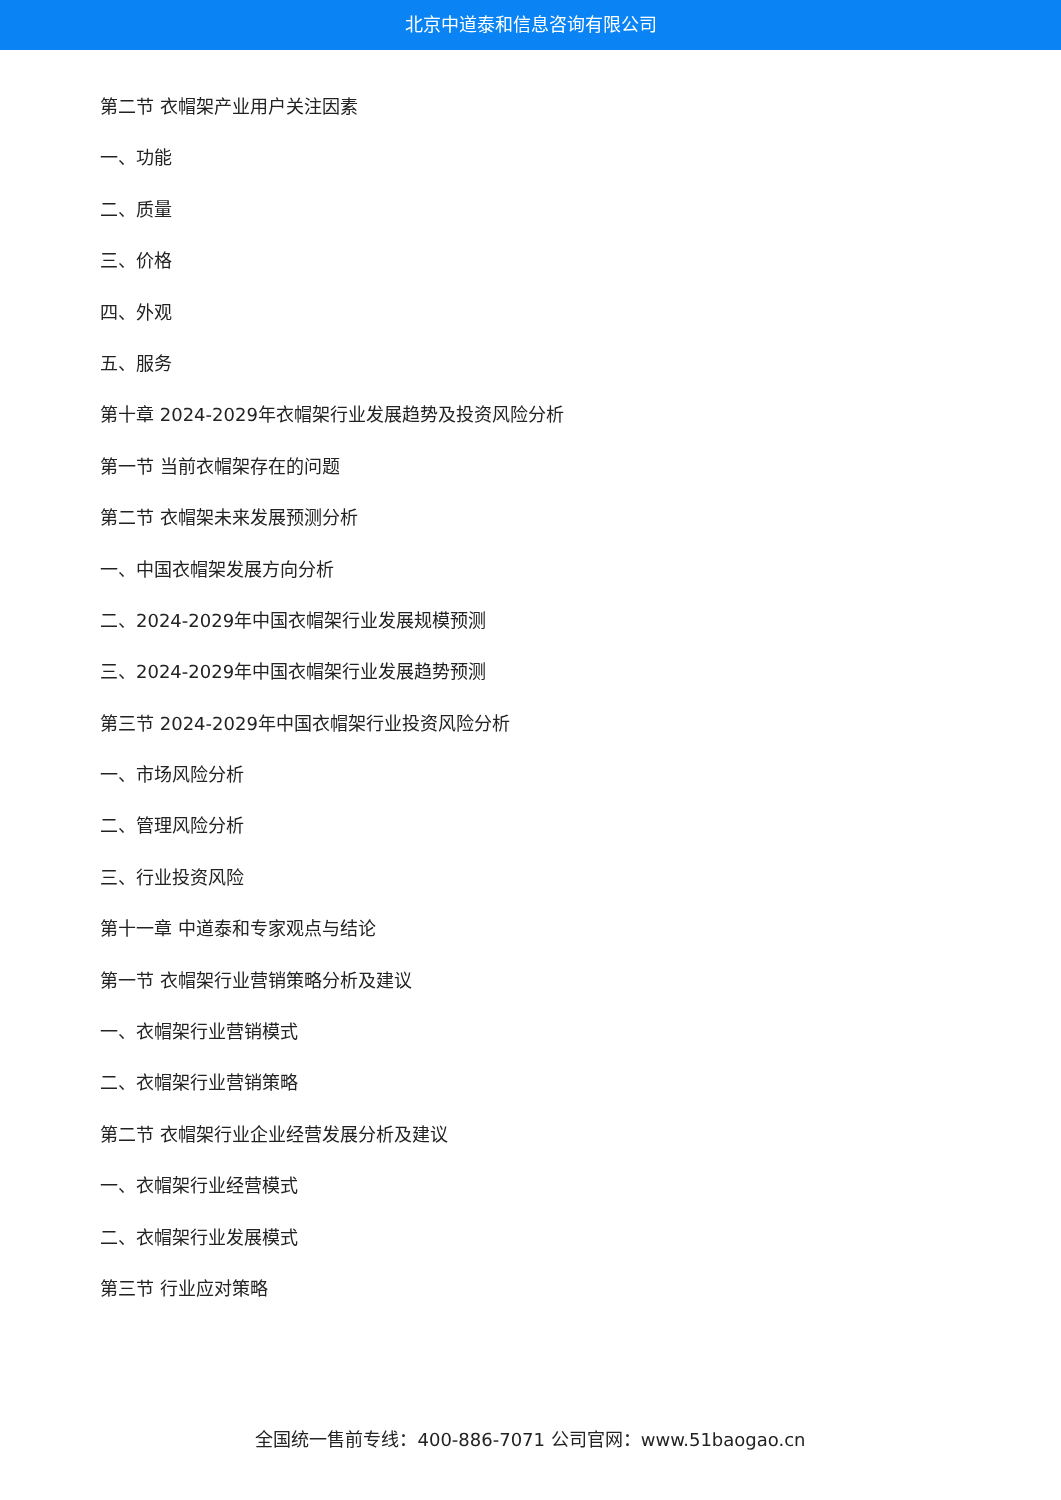北京中道泰和信息咨询有限公司
第二节 衣帽架产业用户关注因素
一、功能
二、质量
三、价格
四、外观
五、服务
第十章 2024-2029年衣帽架行业发展趋势及投资风险分析
第一节 当前衣帽架存在的问题
第二节 衣帽架未来发展预测分析
一、中国衣帽架发展方向分析
二、2024-2029年中国衣帽架行业发展规模预测
三、2024-2029年中国衣帽架行业发展趋势预测
第三节 2024-2029年中国衣帽架行业投资风险分析
一、市场风险分析
二、管理风险分析
三、行业投资风险
第十一章 中道泰和专家观点与结论
第一节 衣帽架行业营销策略分析及建议
一、衣帽架行业营销模式
二、衣帽架行业营销策略
第二节 衣帽架行业企业经营发展分析及建议
一、衣帽架行业经营模式
二、衣帽架行业发展模式
第三节 行业应对策略
全国统一售前专线：400-886-7071 公司官网：www.51baogao.cn